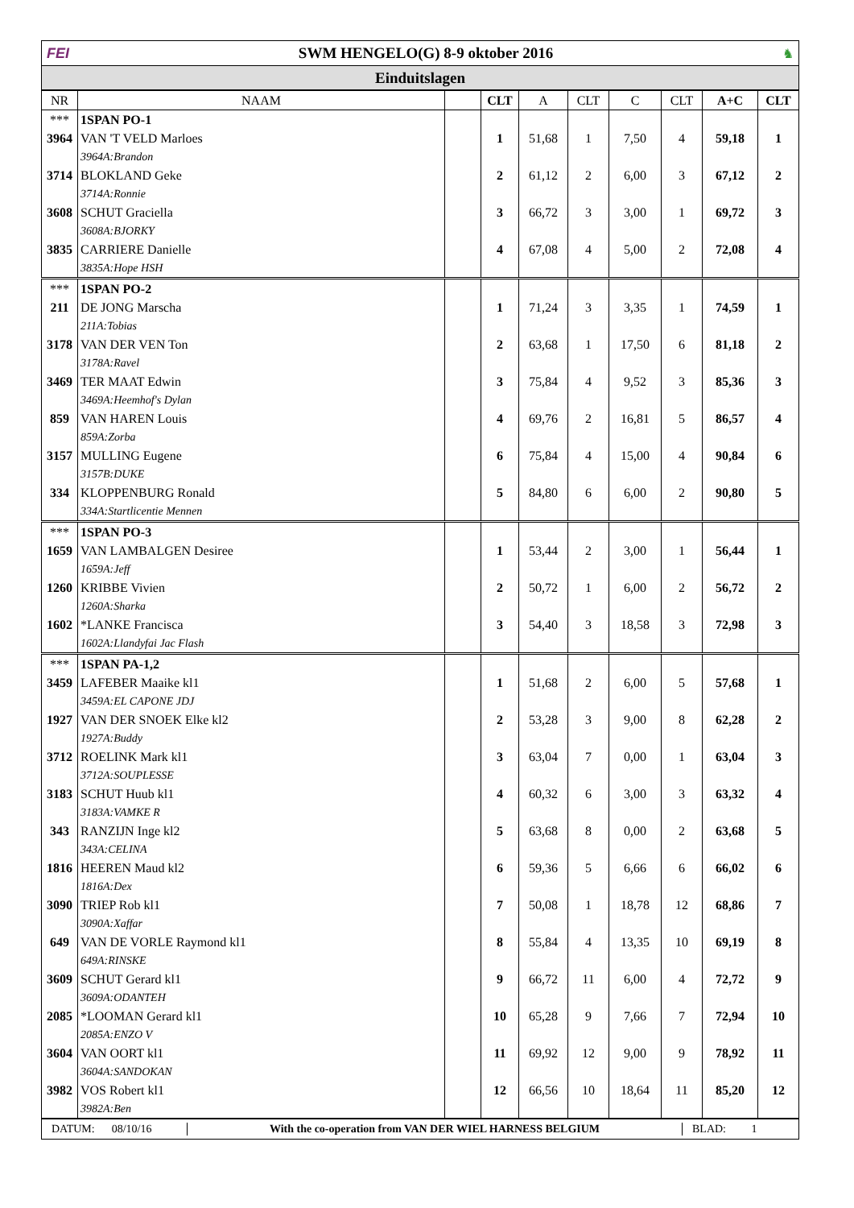FEI SWM HENGELO(G) 8-9 oktober 2016 ♞
Einduitslagen
| NR | NAAM | | CLT | A | CLT | C | CLT | A+C | CLT |
| --- | --- | --- | --- | --- | --- | --- | --- | --- | --- |
| *** | 1SPAN PO-1 | | | | | | | | |
| 3964 | VAN 'T VELD Marloes | | 1 | 51,68 | 1 | 7,50 | 4 | 59,18 | 1 |
| | 3964A:Brandon | | | | | | | | |
| 3714 | BLOKLAND Geke | | 2 | 61,12 | 2 | 6,00 | 3 | 67,12 | 2 |
| | 3714A:Ronnie | | | | | | | | |
| 3608 | SCHUT Graciella | | 3 | 66,72 | 3 | 3,00 | 1 | 69,72 | 3 |
| | 3608A:BJORKY | | | | | | | | |
| 3835 | CARRIERE Danielle | | 4 | 67,08 | 4 | 5,00 | 2 | 72,08 | 4 |
| | 3835A:Hope HSH | | | | | | | | |
| *** | 1SPAN PO-2 | | | | | | | | |
| 211 | DE JONG Marscha | | 1 | 71,24 | 3 | 3,35 | 1 | 74,59 | 1 |
| | 211A:Tobias | | | | | | | | |
| 3178 | VAN DER VEN Ton | | 2 | 63,68 | 1 | 17,50 | 6 | 81,18 | 2 |
| | 3178A:Ravel | | | | | | | | |
| 3469 | TER MAAT Edwin | | 3 | 75,84 | 4 | 9,52 | 3 | 85,36 | 3 |
| | 3469A:Heemhof's Dylan | | | | | | | | |
| 859 | VAN HAREN Louis | | 4 | 69,76 | 2 | 16,81 | 5 | 86,57 | 4 |
| | 859A:Zorba | | | | | | | | |
| 3157 | MULLING Eugene | | 6 | 75,84 | 4 | 15,00 | 4 | 90,84 | 6 |
| | 3157B:DUKE | | | | | | | | |
| 334 | KLOPPENBURG Ronald | | 5 | 84,80 | 6 | 6,00 | 2 | 90,80 | 5 |
| | 334A:Startlicentie Mennen | | | | | | | | |
| *** | 1SPAN PO-3 | | | | | | | | |
| 1659 | VAN LAMBALGEN Desiree | | 1 | 53,44 | 2 | 3,00 | 1 | 56,44 | 1 |
| | 1659A:Jeff | | | | | | | | |
| 1260 | KRIBBE Vivien | | 2 | 50,72 | 1 | 6,00 | 2 | 56,72 | 2 |
| | 1260A:Sharka | | | | | | | | |
| 1602 | *LANKE Francisca | | 3 | 54,40 | 3 | 18,58 | 3 | 72,98 | 3 |
| | 1602A:Llandyfai Jac Flash | | | | | | | | |
| *** | 1SPAN PA-1,2 | | | | | | | | |
| 3459 | LAFEBER Maaike kl1 | | 1 | 51,68 | 2 | 6,00 | 5 | 57,68 | 1 |
| | 3459A:EL CAPONE JDJ | | | | | | | | |
| 1927 | VAN DER SNOEK Elke kl2 | | 2 | 53,28 | 3 | 9,00 | 8 | 62,28 | 2 |
| | 1927A:Buddy | | | | | | | | |
| 3712 | ROELINK Mark kl1 | | 3 | 63,04 | 7 | 0,00 | 1 | 63,04 | 3 |
| | 3712A:SOUPLESSE | | | | | | | | |
| 3183 | SCHUT Huub kl1 | | 4 | 60,32 | 6 | 3,00 | 3 | 63,32 | 4 |
| | 3183A:VAMKE R | | | | | | | | |
| 343 | RANZIJN Inge kl2 | | 5 | 63,68 | 8 | 0,00 | 2 | 63,68 | 5 |
| | 343A:CELINA | | | | | | | | |
| 1816 | HEEREN Maud kl2 | | 6 | 59,36 | 5 | 6,66 | 6 | 66,02 | 6 |
| | 1816A:Dex | | | | | | | | |
| 3090 | TRIEP Rob kl1 | | 7 | 50,08 | 1 | 18,78 | 12 | 68,86 | 7 |
| | 3090A:Xaffar | | | | | | | | |
| 649 | VAN DE VORLE Raymond kl1 | | 8 | 55,84 | 4 | 13,35 | 10 | 69,19 | 8 |
| | 649A:RINSKE | | | | | | | | |
| 3609 | SCHUT Gerard kl1 | | 9 | 66,72 | 11 | 6,00 | 4 | 72,72 | 9 |
| | 3609A:ODANTEH | | | | | | | | |
| 2085 | *LOOMAN Gerard kl1 | | 10 | 65,28 | 9 | 7,66 | 7 | 72,94 | 10 |
| | 2085A:ENZO V | | | | | | | | |
| 3604 | VAN OORT kl1 | | 11 | 69,92 | 12 | 9,00 | 9 | 78,92 | 11 |
| | 3604A:SANDOKAN | | | | | | | | |
| 3982 | VOS Robert kl1 | | 12 | 66,56 | 10 | 18,64 | 11 | 85,20 | 12 |
| | 3982A:Ben | | | | | | | | |
DATUM: 08/10/16
With the co-operation from VAN DER WIEL HARNESS BELGIUM
BLAD: 1